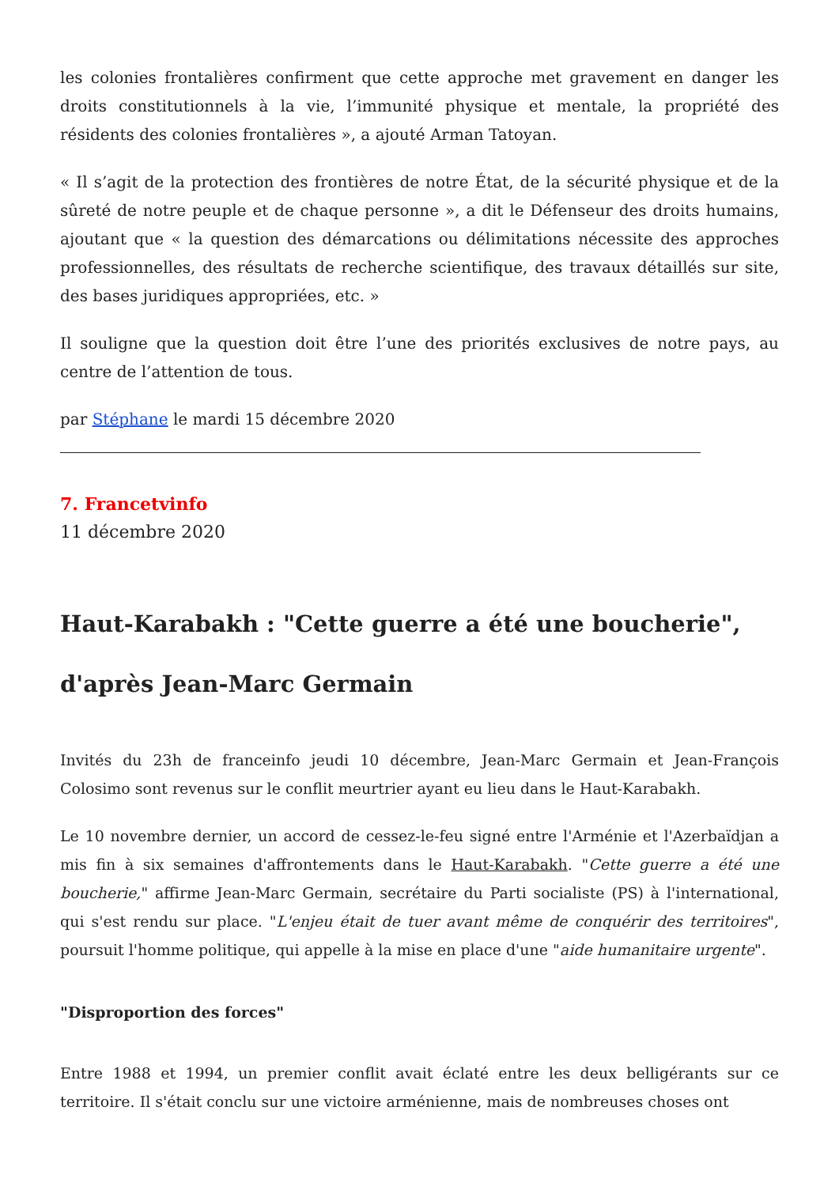les colonies frontalières confirment que cette approche met gravement en danger les droits constitutionnels à la vie, l’immunité physique et mentale, la propriété des résidents des colonies frontalières », a ajouté Arman Tatoyan.
« Il s’agit de la protection des frontières de notre État, de la sécurité physique et de la sûreté de notre peuple et de chaque personne », a dit le Défenseur des droits humains, ajoutant que « la question des démarcations ou délimitations nécessite des approches professionnelles, des résultats de recherche scientifique, des travaux détaillés sur site, des bases juridiques appropriées, etc. »
Il souligne que la question doit être l’une des priorités exclusives de notre pays, au centre de l’attention de tous.
par Stéphane le mardi 15 décembre 2020
7. Francetvinfo
11 décembre 2020
Haut-Karabakh : "Cette guerre a été une boucherie", d'après Jean-Marc Germain
Invités du 23h de franceinfo jeudi 10 décembre, Jean-Marc Germain et Jean-François Colosimo sont revenus sur le conflit meurtrier ayant eu lieu dans le Haut-Karabakh.
Le 10 novembre dernier, un accord de cessez-le-feu signé entre l'Arménie et l'Azerbaïdjan a mis fin à six semaines d'affrontements dans le Haut-Karabakh. "Cette guerre a été une boucherie," affirme Jean-Marc Germain, secrétaire du Parti socialiste (PS) à l'international, qui s'est rendu sur place. "L'enjeu était de tuer avant même de conquérir des territoires", poursuit l'homme politique, qui appelle à la mise en place d'une "aide humanitaire urgente".
"Disproportion des forces"
Entre 1988 et 1994, un premier conflit avait éclaté entre les deux belligérants sur ce territoire. Il s'était conclu sur une victoire arménienne, mais de nombreuses choses ont